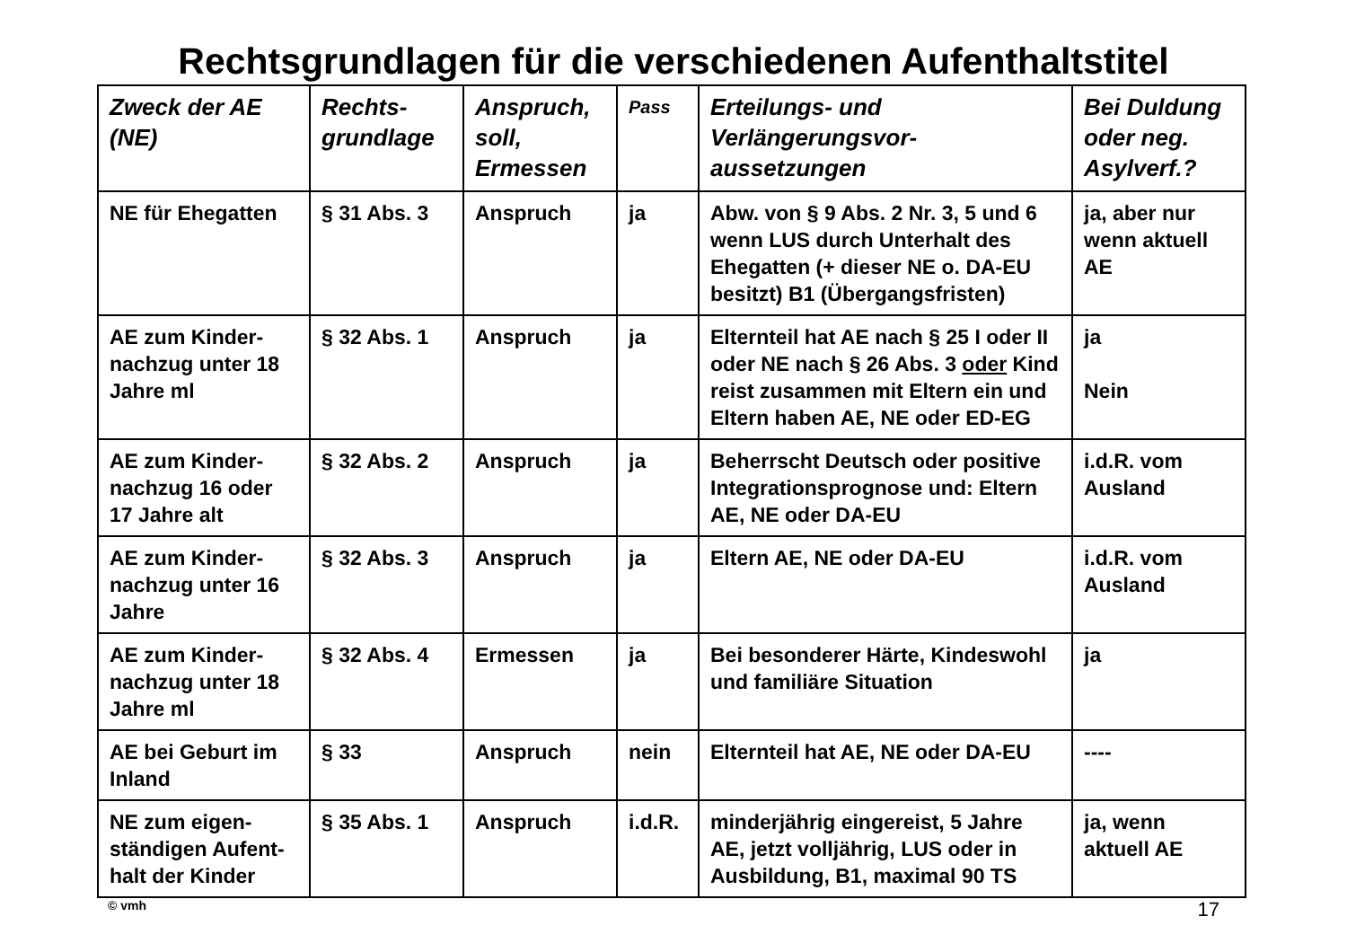Rechtsgrundlagen für die verschiedenen Aufenthaltstitel
| Zweck der AE (NE) | Rechts-grundlage | Anspruch, soll, Ermessen | Pass | Erteilungs- und Verlängerungsvor-aussetzungen | Bei Duldung oder neg. Asylverf.? |
| --- | --- | --- | --- | --- | --- |
| NE für Ehegatten | § 31 Abs. 3 | Anspruch | ja | Abw. von § 9 Abs. 2 Nr. 3, 5 und 6 wenn LUS durch Unterhalt des Ehegatten (+ dieser NE o. DA-EU besitzt) B1 (Übergangsfristen) | ja, aber nur wenn aktuell AE |
| AE zum Kinder-nachzug unter 18 Jahre ml | § 32 Abs. 1 | Anspruch | ja | Elternteil hat AE nach § 25 I oder II oder NE nach § 26 Abs. 3 oder Kind reist zusammen mit Eltern ein und Eltern haben AE, NE oder ED-EG | ja Nein |
| AE zum Kinder-nachzug 16 oder 17 Jahre alt | § 32 Abs. 2 | Anspruch | ja | Beherrscht Deutsch oder positive Integrationsprognose und: Eltern AE, NE oder DA-EU | i.d.R. vom Ausland |
| AE zum Kinder-nachzug unter 16 Jahre | § 32 Abs. 3 | Anspruch | ja | Eltern AE, NE oder DA-EU | i.d.R. vom Ausland |
| AE zum Kinder-nachzug unter 18 Jahre ml | § 32 Abs. 4 | Ermessen | ja | Bei besonderer Härte, Kindeswohl und familiäre Situation | ja |
| AE bei Geburt im Inland | § 33 | Anspruch | nein | Elternteil hat AE, NE oder DA-EU | ---- |
| NE zum eigen-ständigen Aufent-halt der Kinder | § 35 Abs. 1 | Anspruch | i.d.R. | minderjährig eingereist, 5 Jahre AE, jetzt volljährig, LUS oder in Ausbildung, B1, maximal 90 TS | ja, wenn aktuell AE |
© vmh 17